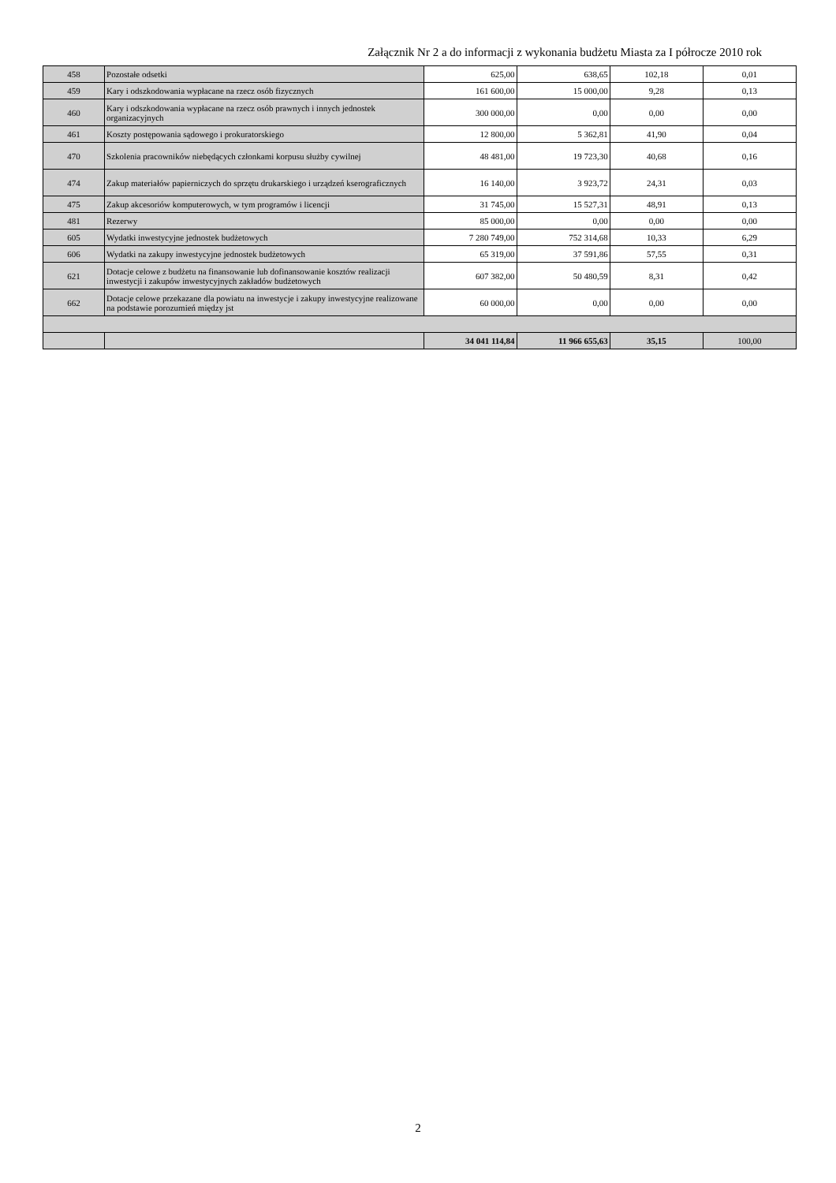Załącznik Nr 2 a do informacji z wykonania budżetu Miasta za I półrocze 2010 rok
| 458 | Pozostałe odsetki | 625,00 | 638,65 | 102,18 | 0,01 |
| 459 | Kary i odszkodowania wypłacane na rzecz osób fizycznych | 161 600,00 | 15 000,00 | 9,28 | 0,13 |
| 460 | Kary i odszkodowania wypłacane na rzecz osób prawnych i innych jednostek organizacyjnych | 300 000,00 | 0,00 | 0,00 | 0,00 |
| 461 | Koszty postępowania sądowego i prokuratorskiego | 12 800,00 | 5 362,81 | 41,90 | 0,04 |
| 470 | Szkolenia pracowników niebędących członkami korpusu służby cywilnej | 48 481,00 | 19 723,30 | 40,68 | 0,16 |
| 474 | Zakup materiałów papierniczych do sprzętu drukarskiego i urządzeń kserograficznych | 16 140,00 | 3 923,72 | 24,31 | 0,03 |
| 475 | Zakup akcesoriów komputerowych, w tym programów i licencji | 31 745,00 | 15 527,31 | 48,91 | 0,13 |
| 481 | Rezerwy | 85 000,00 | 0,00 | 0,00 | 0,00 |
| 605 | Wydatki inwestycyjne jednostek budżetowych | 7 280 749,00 | 752 314,68 | 10,33 | 6,29 |
| 606 | Wydatki na zakupy inwestycyjne jednostek budżetowych | 65 319,00 | 37 591,86 | 57,55 | 0,31 |
| 621 | Dotacje celowe z budżetu na finansowanie lub dofinansowanie kosztów realizacji inwestycji i zakupów inwestycyjnych zakładów budżetowych | 607 382,00 | 50 480,59 | 8,31 | 0,42 |
| 662 | Dotacje celowe przekazane dla powiatu na inwestycje i zakupy inwestycyjne realizowane na podstawie porozumień między jst | 60 000,00 | 0,00 | 0,00 | 0,00 |
| | | 34 041 114,84 | 11 966 655,63 | 35,15 | 100,00 |
2